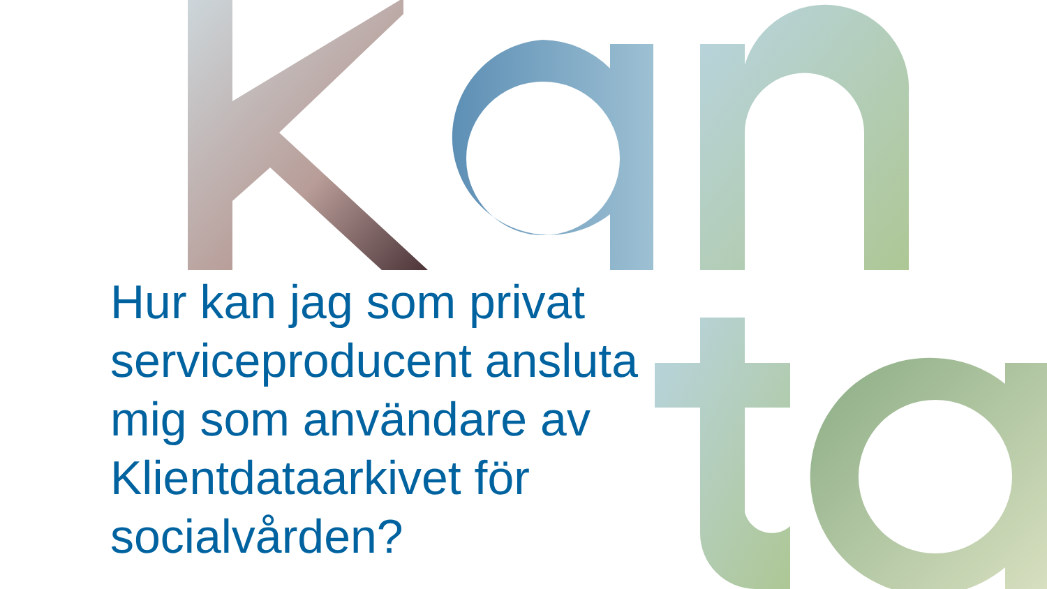Hur kan jag som privat serviceproducent ansluta mig som användare av Klientdataarkivet för socialvården?